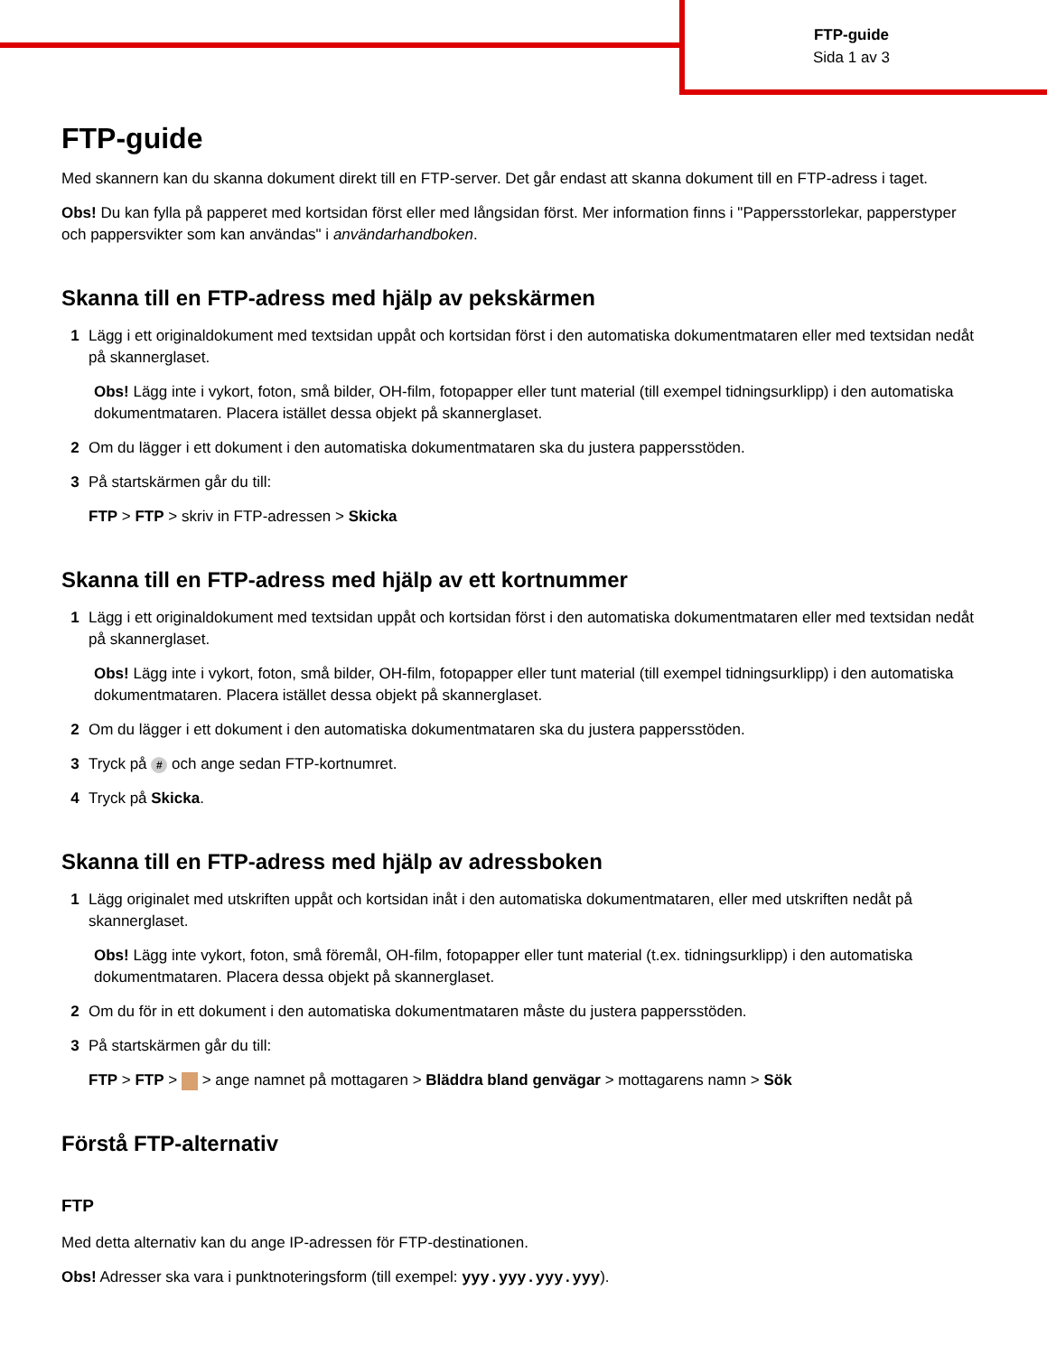FTP-guide
Sida 1 av 3
FTP-guide
Med skannern kan du skanna dokument direkt till en FTP-server. Det går endast att skanna dokument till en FTP-adress i taget.
Obs! Du kan fylla på papperet med kortsidan först eller med långsidan först. Mer information finns i "Pappersstorlekar, papperstyper och pappersvikter som kan användas" i användarhandboken.
Skanna till en FTP-adress med hjälp av pekskärmen
1 Lägg i ett originaldokument med textsidan uppåt och kortsidan först i den automatiska dokumentmataren eller med textsidan nedåt på skannerglaset.
Obs! Lägg inte i vykort, foton, små bilder, OH-film, fotopapper eller tunt material (till exempel tidningsurklipp) i den automatiska dokumentmataren. Placera istället dessa objekt på skannerglaset.
2 Om du lägger i ett dokument i den automatiska dokumentmataren ska du justera pappersstöden.
3 På startskärmen går du till:
FTP > FTP > skriv in FTP-adressen > Skicka
Skanna till en FTP-adress med hjälp av ett kortnummer
1 Lägg i ett originaldokument med textsidan uppåt och kortsidan först i den automatiska dokumentmataren eller med textsidan nedåt på skannerglaset.
Obs! Lägg inte i vykort, foton, små bilder, OH-film, fotopapper eller tunt material (till exempel tidningsurklipp) i den automatiska dokumentmataren. Placera istället dessa objekt på skannerglaset.
2 Om du lägger i ett dokument i den automatiska dokumentmataren ska du justera pappersstöden.
3 Tryck på # och ange sedan FTP-kortnumret.
4 Tryck på Skicka.
Skanna till en FTP-adress med hjälp av adressboken
1 Lägg originalet med utskriften uppåt och kortsidan inåt i den automatiska dokumentmataren, eller med utskriften nedåt på skannerglaset.
Obs! Lägg inte vykort, foton, små föremål, OH-film, fotopapper eller tunt material (t.ex. tidningsurklipp) i den automatiska dokumentmataren. Placera dessa objekt på skannerglaset.
2 Om du för in ett dokument i den automatiska dokumentmataren måste du justera pappersstöden.
3 På startskärmen går du till:
FTP > FTP > > ange namnet på mottagaren > Bläddra bland genvägar > mottagarens namn > Sök
Förstå FTP-alternativ
FTP
Med detta alternativ kan du ange IP-adressen för FTP-destinationen.
Obs! Adresser ska vara i punktnoteringsform (till exempel: yyy.yyy.yyy.yyy).